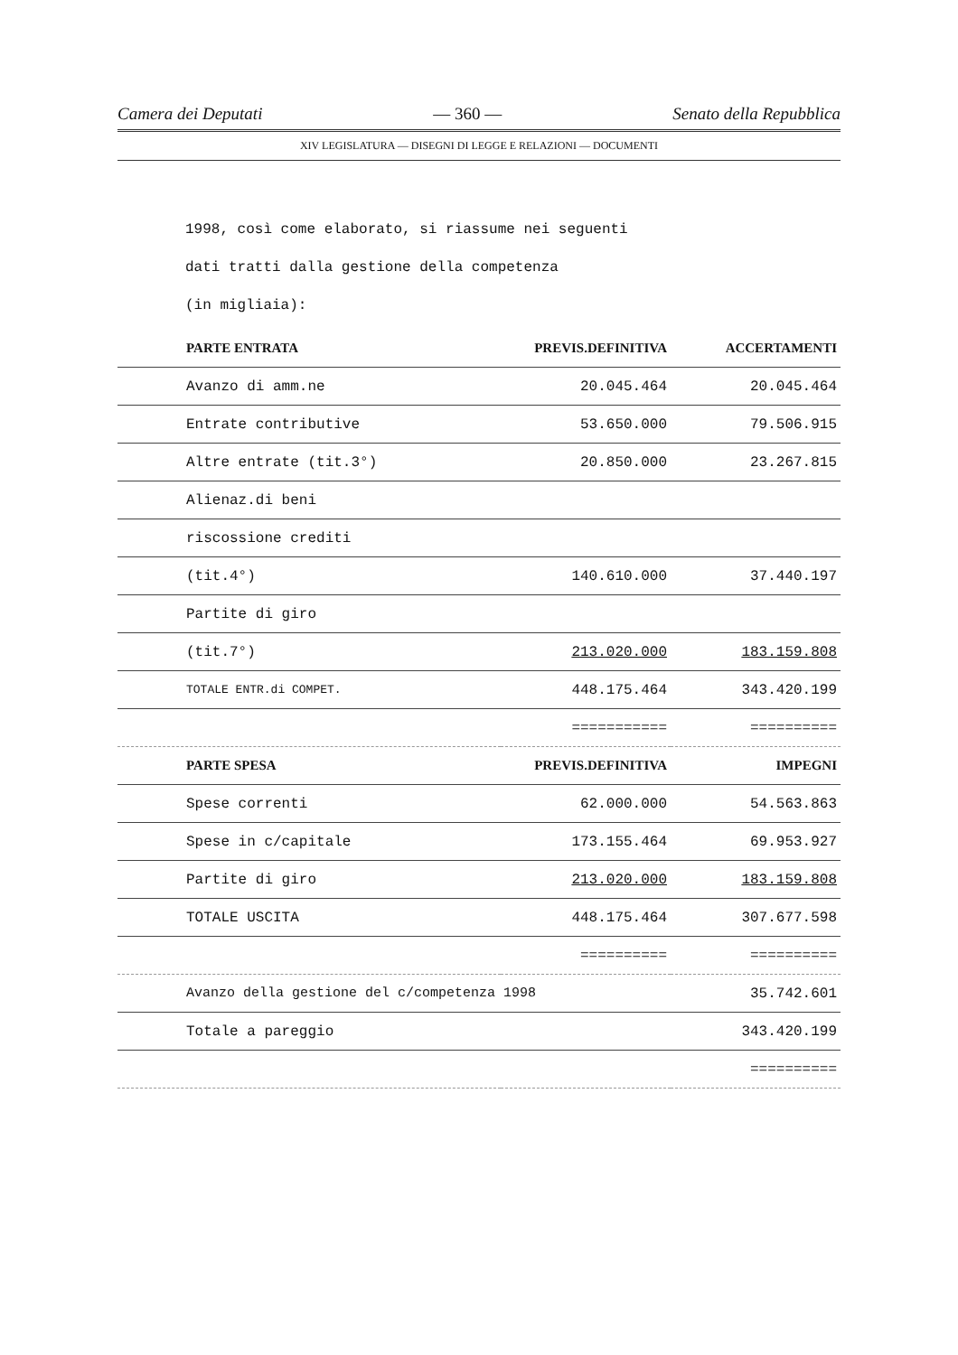Camera dei Deputati — 360 — Senato della Repubblica
XIV LEGISLATURA — DISEGNI DI LEGGE E RELAZIONI — DOCUMENTI
1998, così come elaborato, si riassume nei seguenti
dati tratti dalla gestione della competenza
(in migliaia):
| PARTE ENTRATA | PREVIS.DEFINITIVA | ACCERTAMENTI |
| --- | --- | --- |
| Avanzo di amm.ne | 20.045.464 | 20.045.464 |
| Entrate contributive | 53.650.000 | 79.506.915 |
| Altre entrate (tit.3°) | 20.850.000 | 23.267.815 |
| Alienaz.di beni | | |
| riscossione crediti | | |
| (tit.4°) | 140.610.000 | 37.440.197 |
| Partite di giro | | |
| (tit.7°) | 213.020.000 | 183.159.808 |
| TOTALE ENTR.di COMPET. | 448.175.464 | 343.420.199 |
| | =========== | ========== |
| PARTE SPESA | PREVIS.DEFINITIVA | IMPEGNI |
| Spese correnti | 62.000.000 | 54.563.863 |
| Spese in c/capitale | 173.155.464 | 69.953.927 |
| Partite di giro | 213.020.000 | 183.159.808 |
| TOTALE USCITA | 448.175.464 | 307.677.598 |
| | ========== | ========== |
| Avanzo della gestione del c/competenza 1998 | | 35.742.601 |
| Totale a pareggio | | 343.420.199 |
| | | ========== |